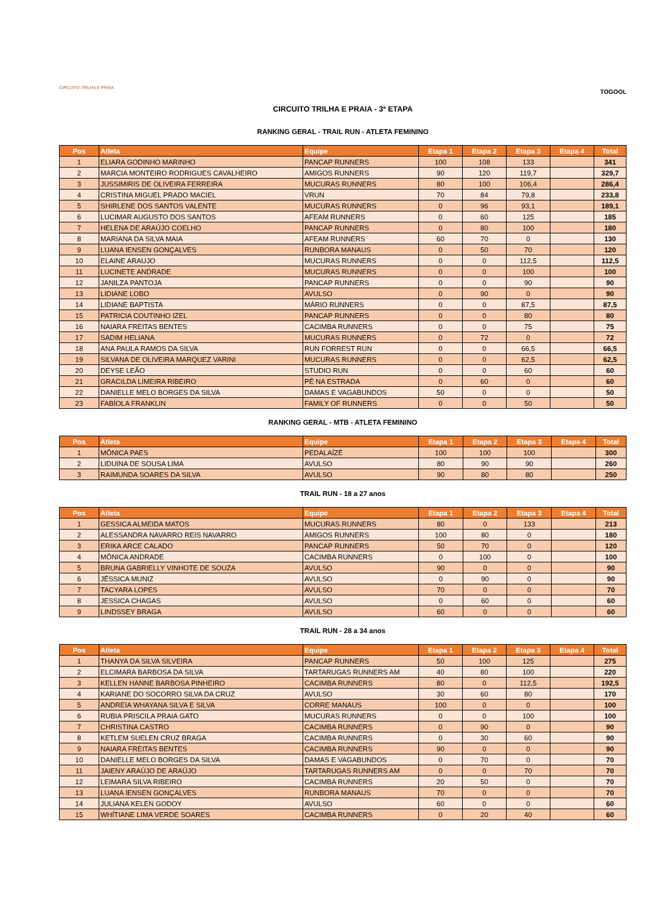CIRCUITO TRILHA E PRAIA
TOGOOL
CIRCUITO TRILHA E PRAIA - 3ª ETAPA
RANKING GERAL - TRAIL RUN - ATLETA FEMININO
| Pos | Atleta | Equipe | Etapa 1 | Etapa 2 | Etapa 3 | Etapa 4 | Total |
| --- | --- | --- | --- | --- | --- | --- | --- |
| 1 | ELIARA GODINHO MARINHO | PANCAP RUNNERS | 100 | 108 | 133 | | 341 |
| 2 | MARCIA MONTEIRO RODRIGUES CAVALHEIRO | AMIGOS RUNNERS | 90 | 120 | 119,7 | | 329,7 |
| 3 | JUSSIMIRIS DE OLIVEIRA FERREIRA | MUCURAS RUNNERS | 80 | 100 | 106,4 | | 286,4 |
| 4 | CRISTINA MIGUEL PRADO MACIEL | VRUN | 70 | 84 | 79,8 | | 233,8 |
| 5 | SHIRLENE DOS SANTOS VALENTE | MUCURAS RUNNERS | 0 | 96 | 93,1 | | 189,1 |
| 6 | LUCIMAR AUGUSTO DOS SANTOS | AFEAM RUNNERS | 0 | 60 | 125 | | 185 |
| 7 | HELENA DE ARAÚJO COELHO | PANCAP RUNNERS | 0 | 80 | 100 | | 180 |
| 8 | MARIANA DA SILVA MAIA | AFEAM RUNNERS | 60 | 70 | 0 | | 130 |
| 9 | LUANA IENSEN GONÇALVES | RUNBORA MANAUS | 0 | 50 | 70 | | 120 |
| 10 | ELAINE ARAUJO | MUCURAS RUNNERS | 0 | 0 | 112,5 | | 112,5 |
| 11 | LUCINETE ANDRADE | MUCURAS RUNNERS | 0 | 0 | 100 | | 100 |
| 12 | JANILZA PANTOJA | PANCAP RUNNERS | 0 | 0 | 90 | | 90 |
| 13 | LIDIANE LOBO | AVULSO | 0 | 90 | 0 | | 90 |
| 14 | LIDIANE BAPTISTA | MÁRIO RUNNERS | 0 | 0 | 87,5 | | 87,5 |
| 15 | PATRICIA COUTINHO IZEL | PANCAP RUNNERS | 0 | 0 | 80 | | 80 |
| 16 | NAIARA FREITAS BENTES | CACIMBA RUNNERS | 0 | 0 | 75 | | 75 |
| 17 | SADIM HELIANA | MUCURAS RUNNERS | 0 | 72 | 0 | | 72 |
| 18 | ANA PAULA RAMOS DA SILVA | RUN FORREST RUN | 0 | 0 | 66,5 | | 66,5 |
| 19 | SILVANA DE OLIVEIRA MARQUEZ VARINI | MUCURAS RUNNERS | 0 | 0 | 62,5 | | 62,5 |
| 20 | DEYSE LEÃO | STUDIO RUN | 0 | 0 | 60 | | 60 |
| 21 | GRACILDA LIMEIRA RIBEIRO | PÉ NA ESTRADA | 0 | 60 | 0 | | 60 |
| 22 | DANIELLE MELO BORGES DA SILVA | DAMAS E VAGABUNDOS | 50 | 0 | 0 | | 50 |
| 23 | FABÍOLA FRANKLIN | FAMILY OF RUNNERS | 0 | 0 | 50 | | 50 |
RANKING GERAL - MTB - ATLETA FEMININO
| Pos | Atleta | Equipe | Etapa 1 | Etapa 2 | Etapa 3 | Etapa 4 | Total |
| --- | --- | --- | --- | --- | --- | --- | --- |
| 1 | MÔNICA PAES | PEDALAÍZÉ | 100 | 100 | 100 | | 300 |
| 2 | LIDUINA DE SOUSA LIMA | AVULSO | 80 | 90 | 90 | | 260 |
| 3 | RAIMUNDA SOARES DA SILVA | AVULSO | 90 | 80 | 80 | | 250 |
TRAIL RUN - 18 a 27 anos
| Pos | Atleta | Equipe | Etapa 1 | Etapa 2 | Etapa 3 | Etapa 4 | Total |
| --- | --- | --- | --- | --- | --- | --- | --- |
| 1 | GESSICA ALMEIDA MATOS | MUCURAS RUNNERS | 80 | 0 | 133 | | 213 |
| 2 | ALESSANDRA NAVARRO REIS NAVARRO | AMIGOS RUNNERS | 100 | 80 | 0 | | 180 |
| 3 | ERIKA ARCE CALADO | PANCAP RUNNERS | 50 | 70 | 0 | | 120 |
| 4 | MÔNICA ANDRADE | CACIMBA RUNNERS | 0 | 100 | 0 | | 100 |
| 5 | BRUNA GABRIELLY VINHOTE DE SOUZA | AVULSO | 90 | 0 | 0 | | 90 |
| 6 | JÉSSICA MUNIZ | AVULSO | 0 | 90 | 0 | | 90 |
| 7 | TACYARA LOPES | AVULSO | 70 | 0 | 0 | | 70 |
| 8 | JESSICA CHAGAS | AVULSO | 0 | 60 | 0 | | 60 |
| 9 | LINDSSEY BRAGA | AVULSO | 60 | 0 | 0 | | 60 |
TRAIL RUN - 28 a 34 anos
| Pos | Atleta | Equipe | Etapa 1 | Etapa 2 | Etapa 3 | Etapa 4 | Total |
| --- | --- | --- | --- | --- | --- | --- | --- |
| 1 | THANYA DA SILVA SILVEIRA | PANCAP RUNNERS | 50 | 100 | 125 | | 275 |
| 2 | ELCIMARA BARBOSA DA SILVA | TARTARUGAS RUNNERS AM | 40 | 80 | 100 | | 220 |
| 3 | KELLEN HANNE BARBOSA PINHEIRO | CACIMBA RUNNERS | 80 | 0 | 112,5 | | 192,5 |
| 4 | KARIANE DO SOCORRO SILVA DA CRUZ | AVULSO | 30 | 60 | 80 | | 170 |
| 5 | ANDREIA WHAYANA SILVA E SILVA | CORRE MANAUS | 100 | 0 | 0 | | 100 |
| 6 | RUBIA PRISCILA PRAIA GATO | MUCURAS RUNNERS | 0 | 0 | 100 | | 100 |
| 7 | CHRISTINA CASTRO | CACIMBA RUNNERS | 0 | 90 | 0 | | 90 |
| 8 | KETLEM SUELEN CRUZ BRAGA | CACIMBA RUNNERS | 0 | 30 | 60 | | 90 |
| 9 | NAIARA FREITAS BENTES | CACIMBA RUNNERS | 90 | 0 | 0 | | 90 |
| 10 | DANIELLE MELO BORGES DA SILVA | DAMAS E VAGABUNDOS | 0 | 70 | 0 | | 70 |
| 11 | JAIENY ARAÚJO DE ARAÚJO | TARTARUGAS RUNNERS AM | 0 | 0 | 70 | | 70 |
| 12 | LEIMARA SILVA RIBEIRO | CACIMBA RUNNERS | 20 | 50 | 0 | | 70 |
| 13 | LUANA IENSEN GONÇALVES | RUNBORA MANAUS | 70 | 0 | 0 | | 70 |
| 14 | JULIANA KELEN GODOY | AVULSO | 60 | 0 | 0 | | 60 |
| 15 | WHÍTIANE LIMA VERDE SOARES | CACIMBA RUNNERS | 0 | 20 | 40 | | 60 |